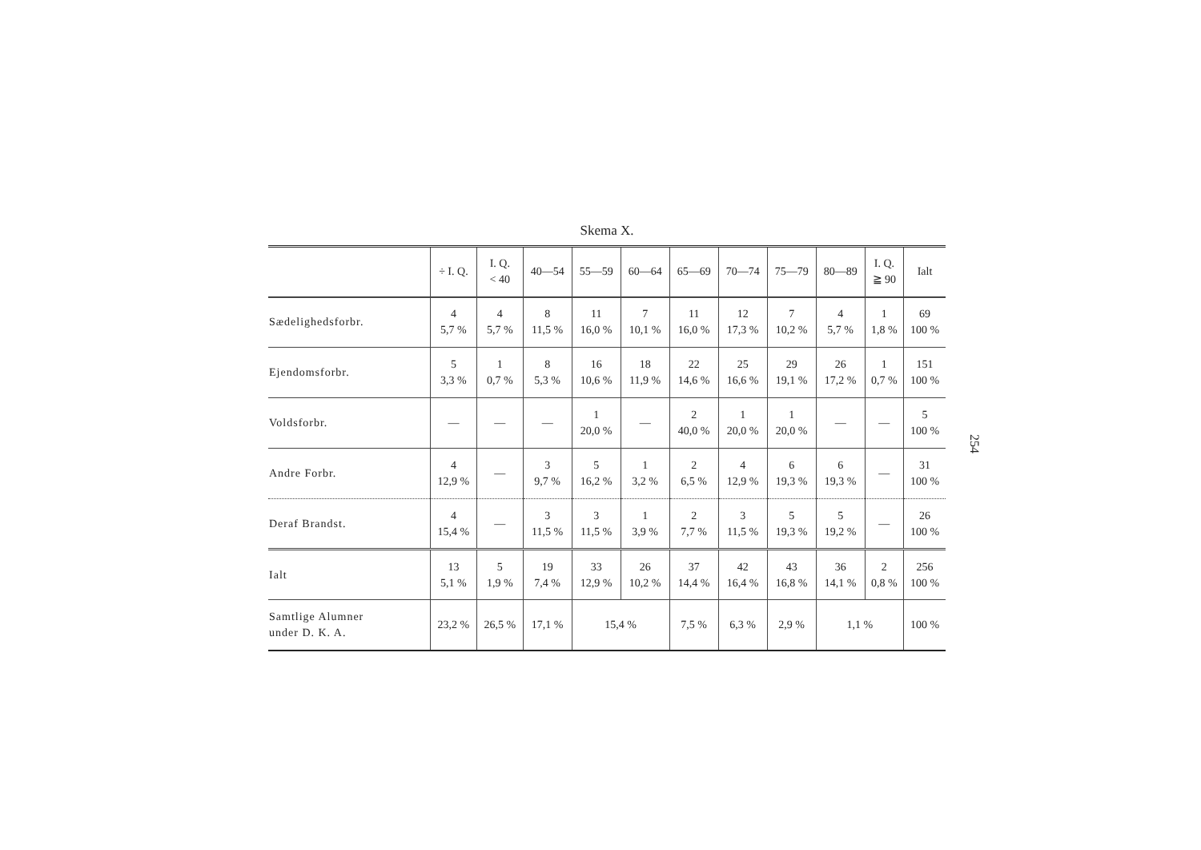Skema X.
| | ÷ I. Q. | I. Q. < 40 | 40—54 | 55—59 | 60—64 | 65—69 | 70—74 | 75—79 | 80—89 | I. Q. ≧ 90 | Ialt |
| --- | --- | --- | --- | --- | --- | --- | --- | --- | --- | --- | --- |
| Sædelighedsforbr. | 4 5,7 % | 4 5,7 % | 8 11,5 % | 11 16,0 % | 7 10,1 % | 11 16,0 % | 12 17,3 % | 7 10,2 % | 4 5,7 % | 1 1,8 % | 69 100 % |
| Ejendomsforbr. | 5 3,3 % | 1 0,7 % | 8 5,3 % | 16 10,6 % | 18 11,9 % | 22 14,6 % | 25 16,6 % | 29 19,1 % | 26 17,2 % | 1 0,7 % | 151 100 % |
| Voldsforbr. | — | — | — | 1 20,0 % | — | 2 40,0 % | 1 20,0 % | 1 20,0 % | — | — | 5 100 % |
| Andre Forbr. | 4 12,9 % | — | 3 9,7 % | 5 16,2 % | 1 3,2 % | 2 6,5 % | 4 12,9 % | 6 19,3 % | 6 19,3 % | — | 31 100 % |
| Deraf Brandst. | 4 15,4 % | — | 3 11,5 % | 3 11,5 % | 1 3,9 % | 2 7,7 % | 3 11,5 % | 5 19,3 % | 5 19,2 % | — | 26 100 % |
| Ialt | 13 5,1 % | 5 1,9 % | 19 7,4 % | 33 12,9 % | 26 10,2 % | 37 14,4 % | 42 16,4 % | 43 16,8 % | 36 14,1 % | 2 0,8 % | 256 100 % |
| Samtlige Alumner under D. K. A. | 23,2 % | 26,5 % | 17,1 % | 15,4 % | | 7,5 % | 6,3 % | 2,9 % | 1,1 % | | 100 % |
254